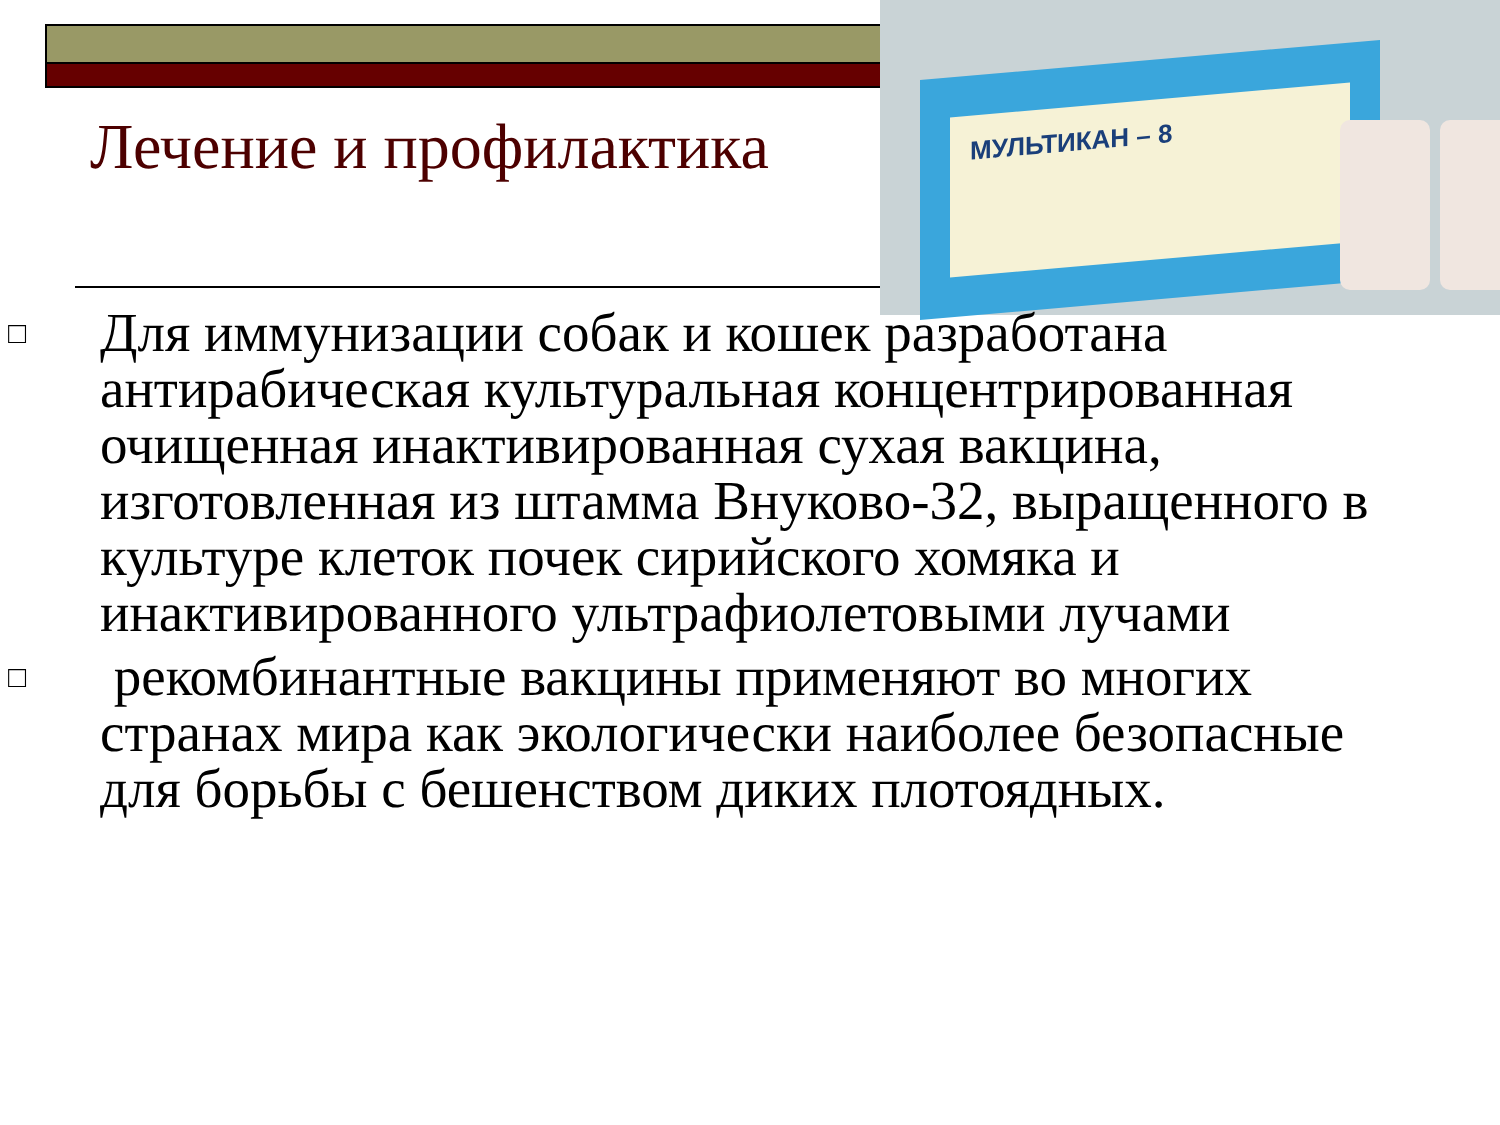МУЛЬТИКАН – 8
Лечение и профилактика
□ Для иммунизации собак и кошек разработана антирабическая культуральная концентрированная очищенная инактивированная сухая вакцина, изготовленная из штамма Внуково-32, выращенного в культуре клеток почек сирийского хомяка и инактивированного ультрафиолетовыми лучами
□ рекомбинантные вакцины применяют во многих странах мира как экологически наиболее безопасные для борьбы с бешенством диких плотоядных.